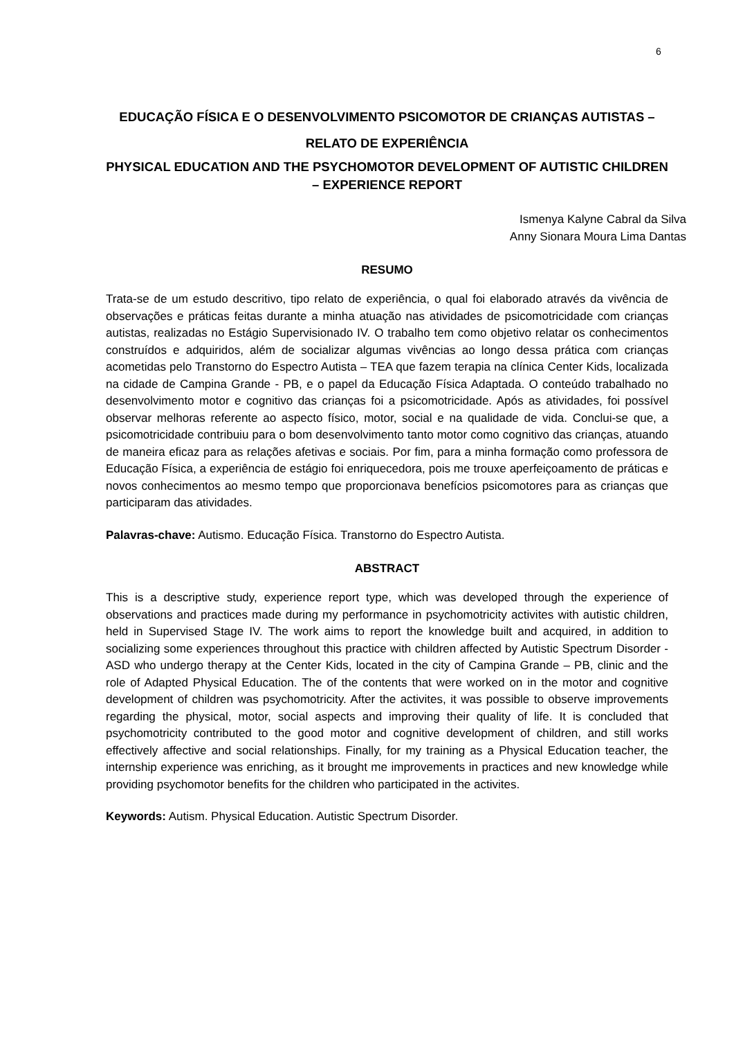6
EDUCAÇÃO FÍSICA E O DESENVOLVIMENTO PSICOMOTOR DE CRIANÇAS AUTISTAS – RELATO DE EXPERIÊNCIA
PHYSICAL EDUCATION AND THE PSYCHOMOTOR DEVELOPMENT OF AUTISTIC CHILDREN – EXPERIENCE REPORT
Ismenya Kalyne Cabral da Silva
Anny Sionara Moura Lima Dantas
RESUMO
Trata-se de um estudo descritivo, tipo relato de experiência, o qual foi elaborado através da vivência de observações e práticas feitas durante a minha atuação nas atividades de psicomotricidade com crianças autistas, realizadas no Estágio Supervisionado IV. O trabalho tem como objetivo relatar os conhecimentos construídos e adquiridos, além de socializar algumas vivências ao longo dessa prática com crianças acometidas pelo Transtorno do Espectro Autista – TEA que fazem terapia na clínica Center Kids, localizada na cidade de Campina Grande - PB, e o papel da Educação Física Adaptada. O conteúdo trabalhado no desenvolvimento motor e cognitivo das crianças foi a psicomotricidade. Após as atividades, foi possível observar melhoras referente ao aspecto físico, motor, social e na qualidade de vida. Conclui-se que, a psicomotricidade contribuiu para o bom desenvolvimento tanto motor como cognitivo das crianças, atuando de maneira eficaz para as relações afetivas e sociais. Por fim, para a minha formação como professora de Educação Física, a experiência de estágio foi enriquecedora, pois me trouxe aperfeiçoamento de práticas e novos conhecimentos ao mesmo tempo que proporcionava benefícios psicomotores para as crianças que participaram das atividades.
Palavras-chave: Autismo. Educação Física. Transtorno do Espectro Autista.
ABSTRACT
This is a descriptive study, experience report type, which was developed through the experience of observations and practices made during my performance in psychomotricity activites with autistic children, held in Supervised Stage IV. The work aims to report the knowledge built and acquired, in addition to socializing some experiences throughout this practice with children affected by Autistic Spectrum Disorder - ASD who undergo therapy at the Center Kids, located in the city of Campina Grande – PB, clinic and the role of Adapted Physical Education. The of the contents that were worked on in the motor and cognitive development of children was psychomotricity. After the activites, it was possible to observe improvements regarding the physical, motor, social aspects and improving their quality of life. It is concluded that psychomotricity contributed to the good motor and cognitive development of children, and still works effectively affective and social relationships. Finally, for my training as a Physical Education teacher, the internship experience was enriching, as it brought me improvements in practices and new knowledge while providing psychomotor benefits for the children who participated in the activites.
Keywords: Autism. Physical Education. Autistic Spectrum Disorder.